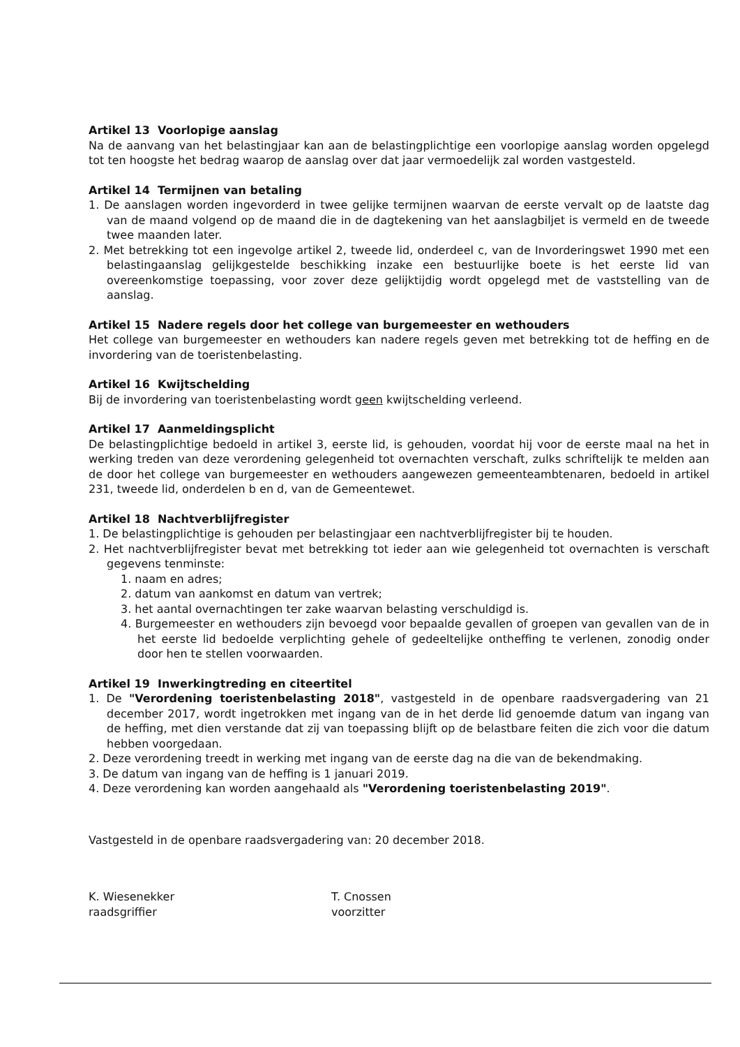Artikel 13 Voorlopige aanslag
Na de aanvang van het belastingjaar kan aan de belastingplichtige een voorlopige aanslag worden opgelegd tot ten hoogste het bedrag waarop de aanslag over dat jaar vermoedelijk zal worden vastgesteld.
Artikel 14 Termijnen van betaling
1. De aanslagen worden ingevorderd in twee gelijke termijnen waarvan de eerste vervalt op de laatste dag van de maand volgend op de maand die in de dagtekening van het aanslagbiljet is vermeld en de tweede twee maanden later.
2. Met betrekking tot een ingevolge artikel 2, tweede lid, onderdeel c, van de Invorderingswet 1990 met een belastingaanslag gelijkgestelde beschikking inzake een bestuurlijke boete is het eerste lid van overeenkomstige toepassing, voor zover deze gelijktijdig wordt opgelegd met de vaststelling van de aanslag.
Artikel 15 Nadere regels door het college van burgemeester en wethouders
Het college van burgemeester en wethouders kan nadere regels geven met betrekking tot de heffing en de invordering van de toeristenbelasting.
Artikel 16 Kwijtschelding
Bij de invordering van toeristenbelasting wordt geen kwijtschelding verleend.
Artikel 17 Aanmeldingsplicht
De belastingplichtige bedoeld in artikel 3, eerste lid, is gehouden, voordat hij voor de eerste maal na het in werking treden van deze verordening gelegenheid tot overnachten verschaft, zulks schriftelijk te melden aan de door het college van burgemeester en wethouders aangewezen gemeenteambtenaren, bedoeld in artikel 231, tweede lid, onderdelen b en d, van de Gemeentewet.
Artikel 18 Nachtverblijfregister
1. De belastingplichtige is gehouden per belastingjaar een nachtverblijfregister bij te houden.
2. Het nachtverblijfregister bevat met betrekking tot ieder aan wie gelegenheid tot overnachten is verschaft gegevens tenminste:
1. naam en adres;
2. datum van aankomst en datum van vertrek;
3. het aantal overnachtingen ter zake waarvan belasting verschuldigd is.
4. Burgemeester en wethouders zijn bevoegd voor bepaalde gevallen of groepen van gevallen van de in het eerste lid bedoelde verplichting gehele of gedeeltelijke ontheffing te verlenen, zonodig onder door hen te stellen voorwaarden.
Artikel 19 Inwerkingtreding en citeertitel
1. De "Verordening toeristenbelasting 2018", vastgesteld in de openbare raadsvergadering van 21 december 2017, wordt ingetrokken met ingang van de in het derde lid genoemde datum van ingang van de heffing, met dien verstande dat zij van toepassing blijft op de belastbare feiten die zich voor die datum hebben voorgedaan.
2. Deze verordening treedt in werking met ingang van de eerste dag na die van de bekendmaking.
3. De datum van ingang van de heffing is 1 januari 2019.
4. Deze verordening kan worden aangehaald als "Verordening toeristenbelasting 2019".
Vastgesteld in de openbare raadsvergadering van: 20 december 2018.
K. Wiesenekker
raadsgriffier
T. Cnossen
voorzitter